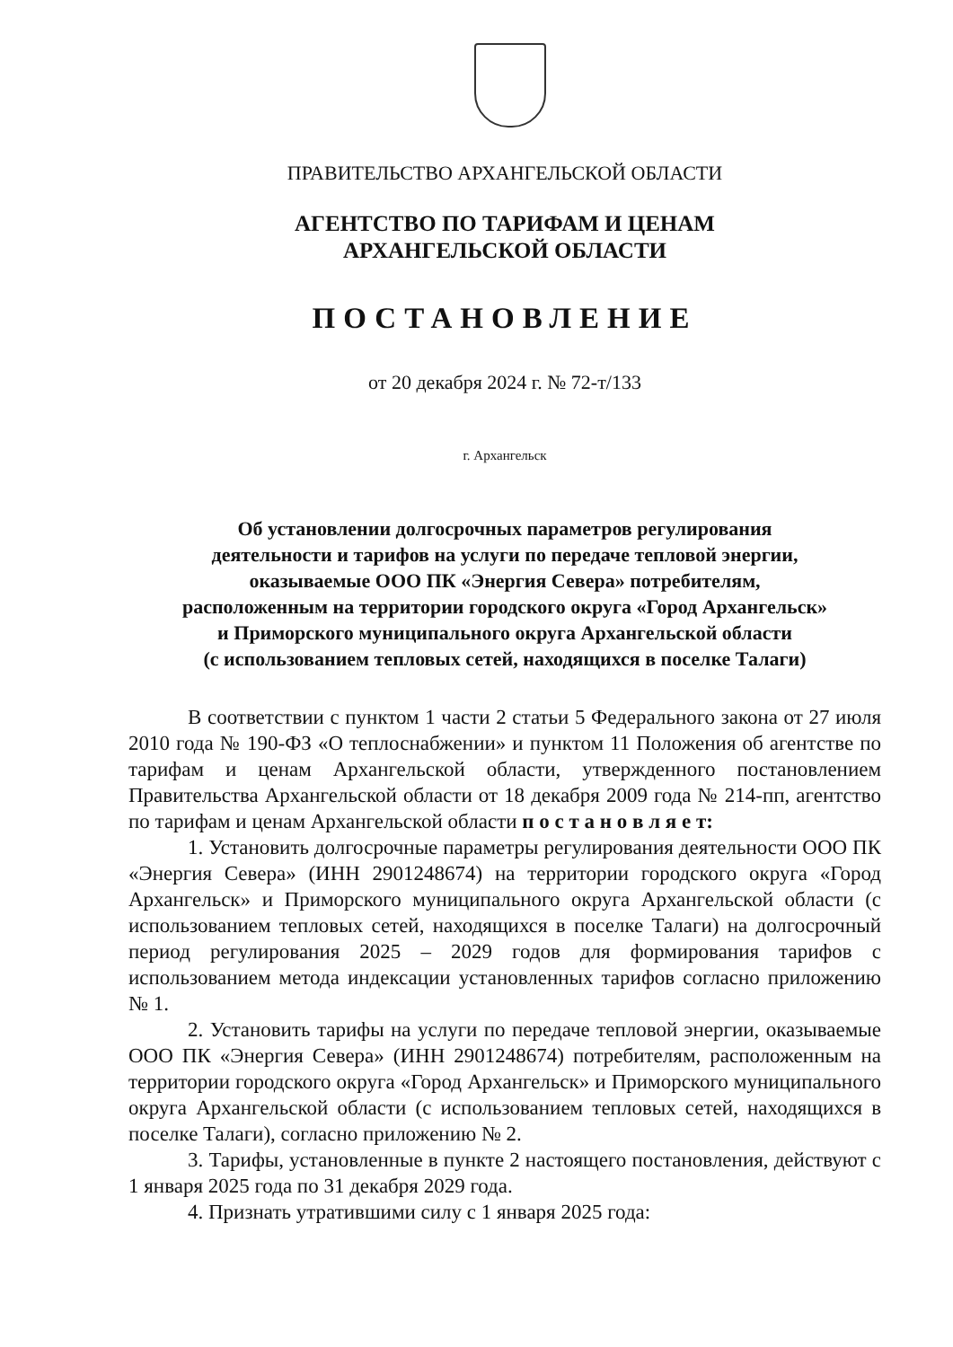ПРАВИТЕЛЬСТВО АРХАНГЕЛЬСКОЙ ОБЛАСТИ
АГЕНТСТВО ПО ТАРИФАМ И ЦЕНАМ
АРХАНГЕЛЬСКОЙ ОБЛАСТИ
ПОСТАНОВЛЕНИЕ
от 20 декабря 2024 г. № 72-т/133
г. Архангельск
Об установлении долгосрочных параметров регулирования
деятельности и тарифов на услуги по передаче тепловой энергии,
оказываемые ООО ПК «Энергия Севера» потребителям,
расположенным на территории городского округа «Город Архангельск»
и Приморского муниципального округа Архангельской области
(с использованием тепловых сетей, находящихся в поселке Талаги)
В соответствии с пунктом 1 части 2 статьи 5 Федерального закона от 27 июля 2010 года № 190-ФЗ «О теплоснабжении» и пунктом 11 Положения об агентстве по тарифам и ценам Архангельской области, утвержденного постановлением Правительства Архангельской области от 18 декабря 2009 года № 214-пп, агентство по тарифам и ценам Архангельской области п о с т а н о в л я е т:
1. Установить долгосрочные параметры регулирования деятельности ООО ПК «Энергия Севера» (ИНН 2901248674) на территории городского округа «Город Архангельск» и Приморского муниципального округа Архангельской области (с использованием тепловых сетей, находящихся в поселке Талаги) на долгосрочный период регулирования 2025 – 2029 годов для формирования тарифов с использованием метода индексации установленных тарифов согласно приложению № 1.
2. Установить тарифы на услуги по передаче тепловой энергии, оказываемые ООО ПК «Энергия Севера» (ИНН 2901248674) потребителям, расположенным на территории городского округа «Город Архангельск» и Приморского муниципального округа Архангельской области (с использованием тепловых сетей, находящихся в поселке Талаги), согласно приложению № 2.
3. Тарифы, установленные в пункте 2 настоящего постановления, действуют с 1 января 2025 года по 31 декабря 2029 года.
4. Признать утратившими силу с 1 января 2025 года: